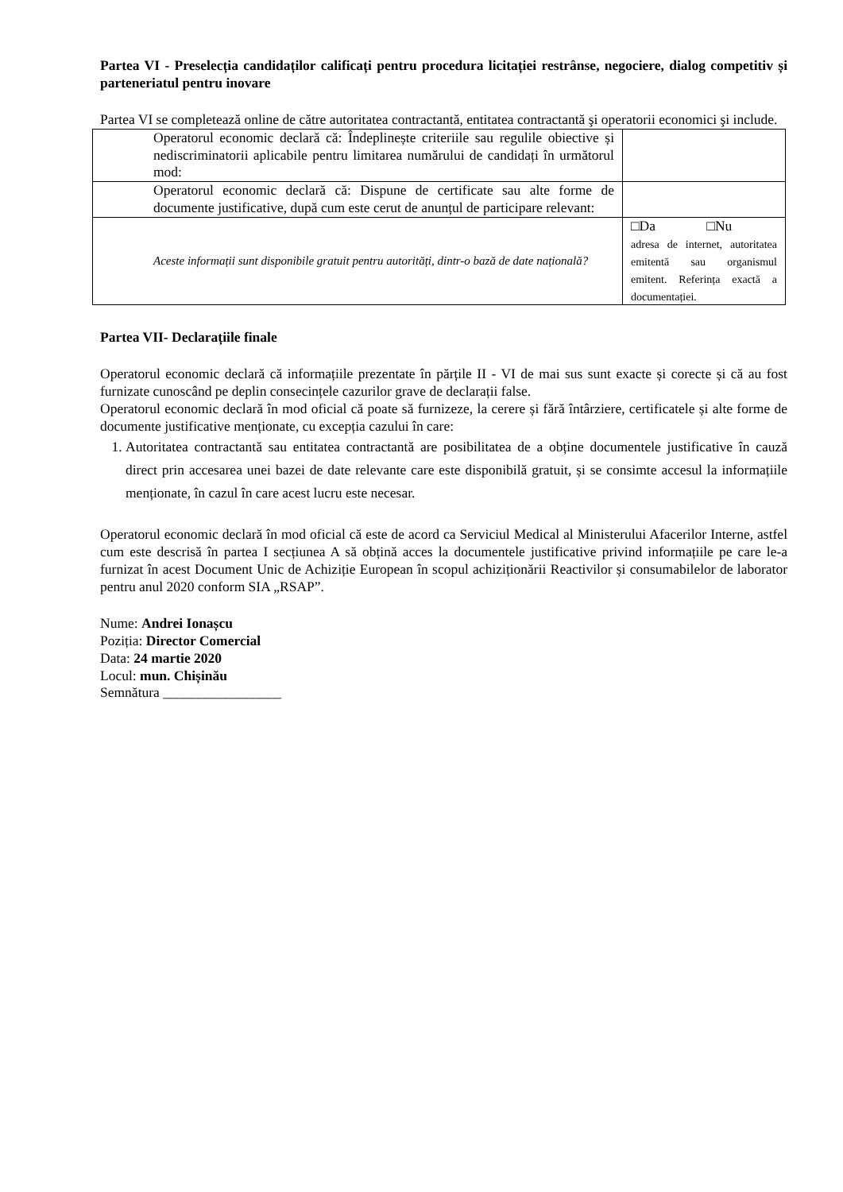Partea VI - Preselecția candidaților calificați pentru procedura licitației restrânse, negociere, dialog competitiv și parteneriatul pentru inovare
Partea VI se completează online de către autoritatea contractantă, entitatea contractantă şi operatorii economici şi include.
| Operatorul economic declară că: Îndeplinește criteriile sau regulile obiective și nediscriminatorii aplicabile pentru limitarea numărului de candidați în următorul mod: | |
| Operatorul economic declară că: Dispune de certificate sau alte forme de documente justificative, după cum este cerut de anunțul de participare relevant: | |
| Aceste informații sunt disponibile gratuit pentru autorități, dintr-o bază de date națională? | □Da □Nu adresa de internet, autoritatea emitentă sau organismul emitent. Referința exactă a documentației. |
Partea VII- Declarațiile finale
Operatorul economic declară că informațiile prezentate în părțile II - VI de mai sus sunt exacte și corecte și că au fost furnizate cunoscând pe deplin consecințele cazurilor grave de declarații false.
Operatorul economic declară în mod oficial că poate să furnizeze, la cerere și fără întârziere, certificatele și alte forme de documente justificative menționate, cu excepția cazului în care:
1. Autoritatea contractantă sau entitatea contractantă are posibilitatea de a obține documentele justificative în cauză direct prin accesarea unei bazei de date relevante care este disponibilă gratuit, și se consimte accesul la informațiile menționate, în cazul în care acest lucru este necesar.
Operatorul economic declară în mod oficial că este de acord ca Serviciul Medical al Ministerului Afacerilor Interne, astfel cum este descrisă în partea I secțiunea A să obțină acces la documentele justificative privind informațiile pe care le-a furnizat în acest Document Unic de Achiziție European în scopul achiziționării Reactivilor și consumabilelor de laborator pentru anul 2020 conform SIA „RSAP”.
Nume: Andrei Ionașcu
Poziția: Director Comercial
Data: 24 martie 2020
Locul: mun. Chișinău
Semnătura _________________